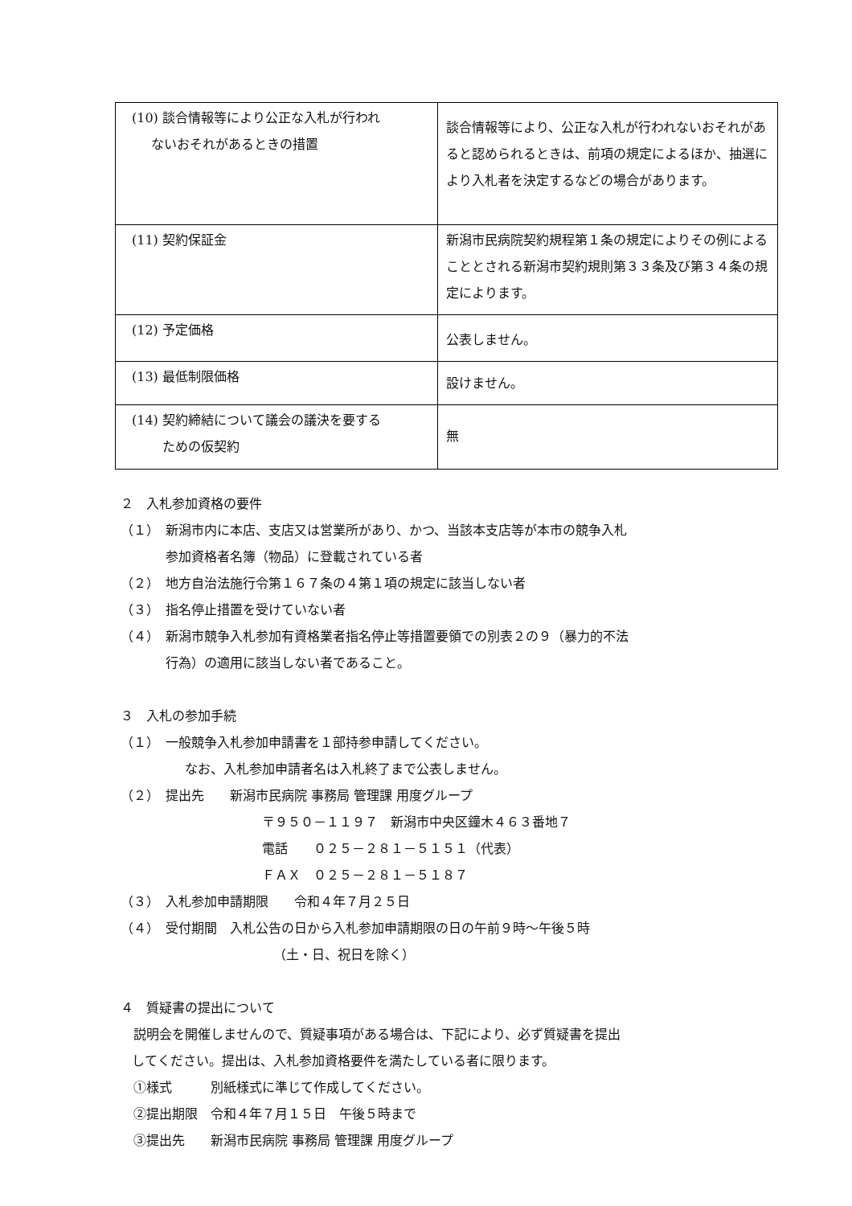| (10) 談合情報等により公正な入札が行われ ないおそれがあるときの措置 | 談合情報等により、公正な入札が行われないおそれがあると認められるときは、前項の規定によるほか、抽選により入札者を決定するなどの場合があります。 |
| (11) 契約保証金 | 新潟市民病院契約規程第１条の規定によりその例によることとされる新潟市契約規則第３３条及び第３４条の規定によります。 |
| (12) 予定価格 | 公表しません。 |
| (13) 最低制限価格 | 設けません。 |
| (14) 契約締結について議会の議決を要する ための仮契約 | 無 |
２　入札参加資格の要件
（１）　新潟市内に本店、支店又は営業所があり、かつ、当該本支店等が本市の競争入札
参加資格者名簿（物品）に登載されている者
（２）　地方自治法施行令第１６７条の４第１項の規定に該当しない者
（３）　指名停止措置を受けていない者
（４）　新潟市競争入札参加有資格業者指名停止等措置要領での別表２の９（暴力的不法
行為）の適用に該当しない者であること。
３　入札の参加手続
（１）　一般競争入札参加申請書を１部持参申請してください。
なお、入札参加申請者名は入札終了まで公表しません。
（２）　提出先　　新潟市民病院 事務局 管理課 用度グループ
〒９５０－１１９７　新潟市中央区鐘木４６３番地７
電話　　０２５－２８１－５１５１（代表）
ＦＡＸ　０２５－２８１－５１８７
（３）　入札参加申請期限　　令和４年７月２５日
（４）　受付期間　入札公告の日から入札参加申請期限の日の午前９時～午後５時
（土・日、祝日を除く）
４　質疑書の提出について
　説明会を開催しませんので、質疑事項がある場合は、下記により、必ず質疑書を提出
してください。提出は、入札参加資格要件を満たしている者に限ります。
①様式　　　別紙様式に準じて作成してください。
②提出期限　令和４年７月１５日　午後５時まで
③提出先　　新潟市民病院 事務局 管理課 用度グループ